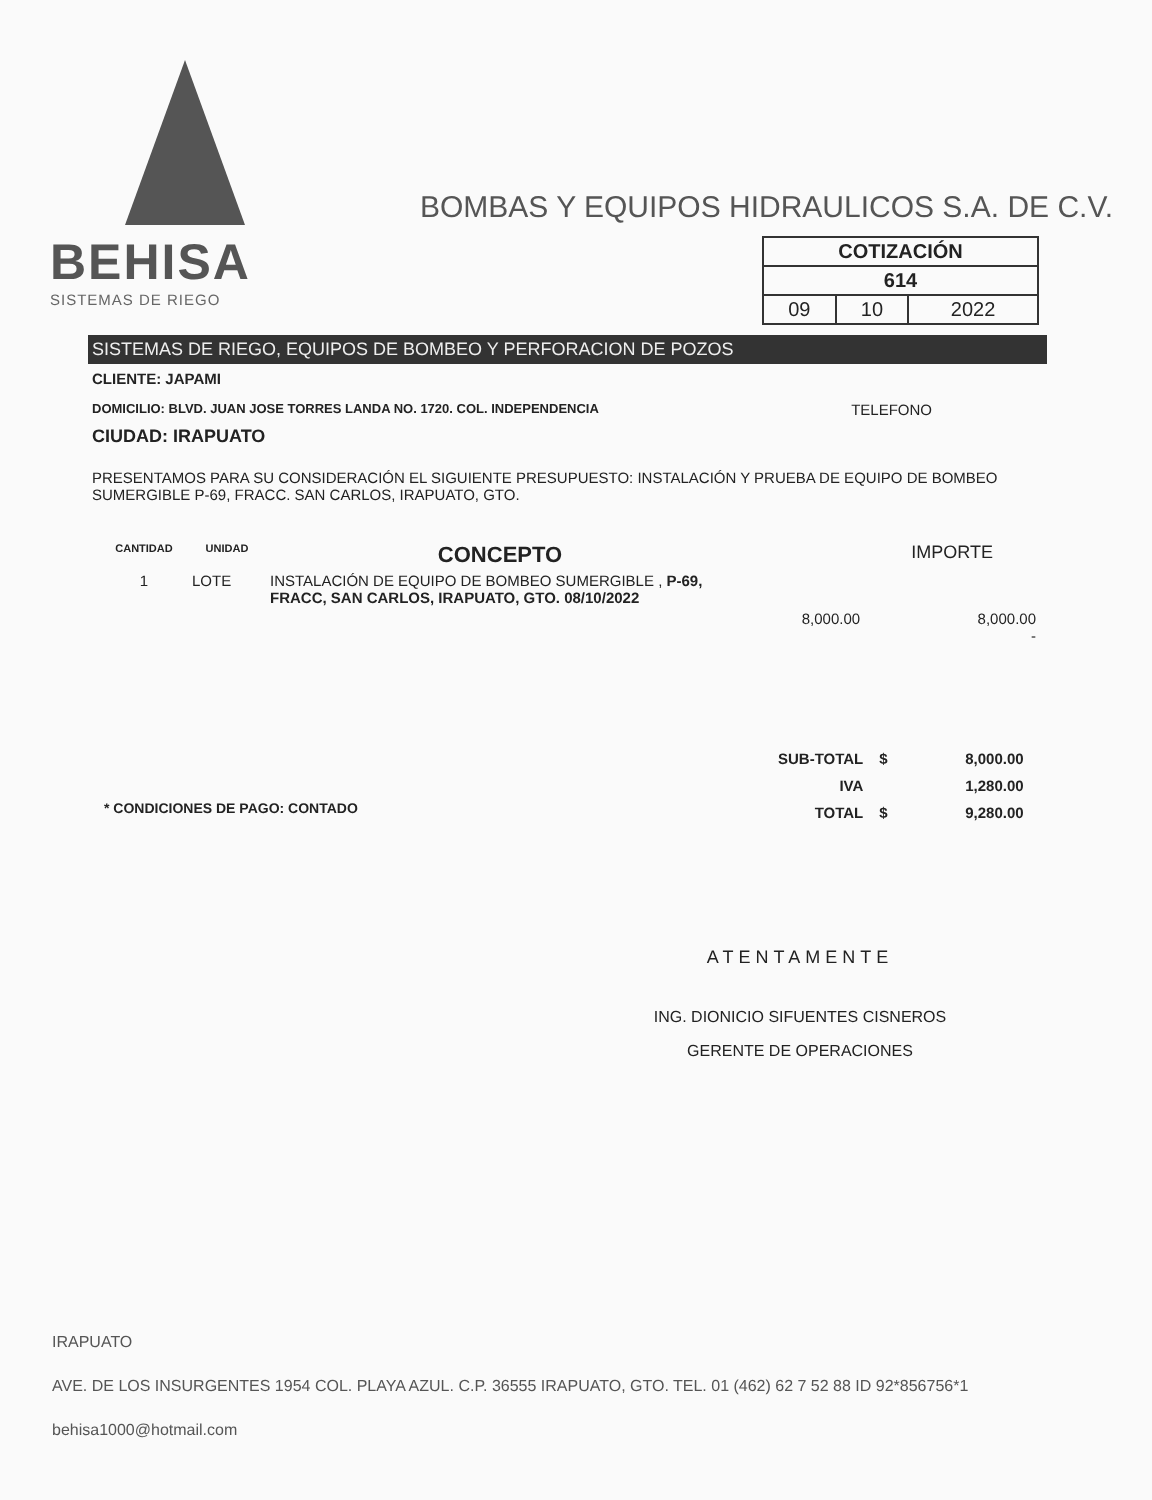BEHISA
SISTEMAS DE RIEGO
BOMBAS Y EQUIPOS HIDRAULICOS S.A. DE C.V.
| COTIZACIÓN | | |
| 614 | | |
| 09 | 10 | 2022 |
SISTEMAS DE RIEGO, EQUIPOS DE BOMBEO Y PERFORACION DE POZOS
CLIENTE: JAPAMI
DOMICILIO: BLVD. JUAN JOSE TORRES LANDA NO. 1720. COL. INDEPENDENCIA TELEFONO
CIUDAD: IRAPUATO
PRESENTAMOS PARA SU CONSIDERACIÓN EL SIGUIENTE PRESUPUESTO: INSTALACIÓN Y PRUEBA DE EQUIPO DE BOMBEO SUMERGIBLE P-69, FRACC. SAN CARLOS, IRAPUATO, GTO.
| CANTIDAD | UNIDAD | CONCEPTO | | IMPORTE |
| --- | --- | --- | --- | --- |
| 1 | LOTE | INSTALACIÓN DE EQUIPO DE BOMBEO SUMERGIBLE , P-69, FRACC, SAN CARLOS, IRAPUATO, GTO. 08/10/2022 | 8,000.00 | 8,000.00 - |
| SUB-TOTAL | $ | 8,000.00 |
| IVA | | 1,280.00 |
| TOTAL | $ | 9,280.00 |
* CONDICIONES DE PAGO: CONTADO
ATENTAMENTE
ING. DIONICIO SIFUENTES CISNEROS
GERENTE DE OPERACIONES
IRAPUATO
AVE. DE LOS INSURGENTES 1954 COL. PLAYA AZUL. C.P. 36555 IRAPUATO, GTO. TEL. 01 (462) 62 7 52 88 ID 92*856756*1
behisa1000@hotmail.com